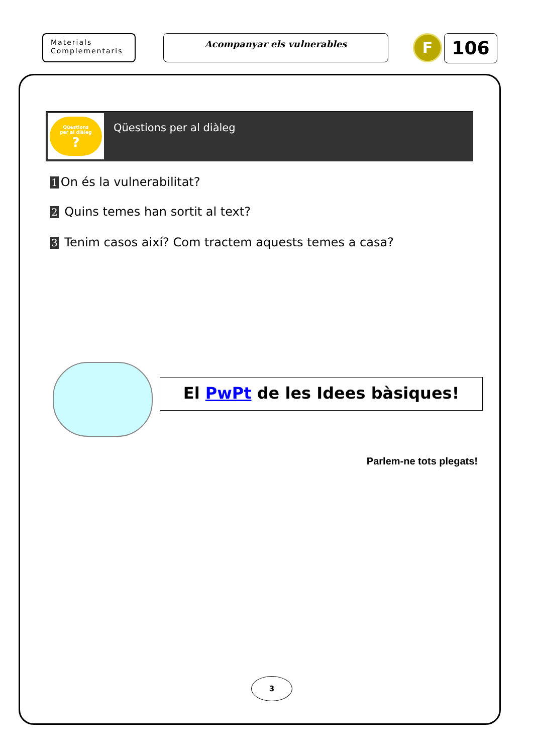Materials
Complementaris
Acompanyar els vulnerables F 106
Qüestions
per al diàleg
?
Qüestions per al diàleg
1 On és la vulnerabilitat?
2 Quins temes han sortit al text?
3 Tenim casos així? Com tractem aquests temes a casa?
El PwPt de les Idees bàsiques!
Parlem-ne tots plegats!
3